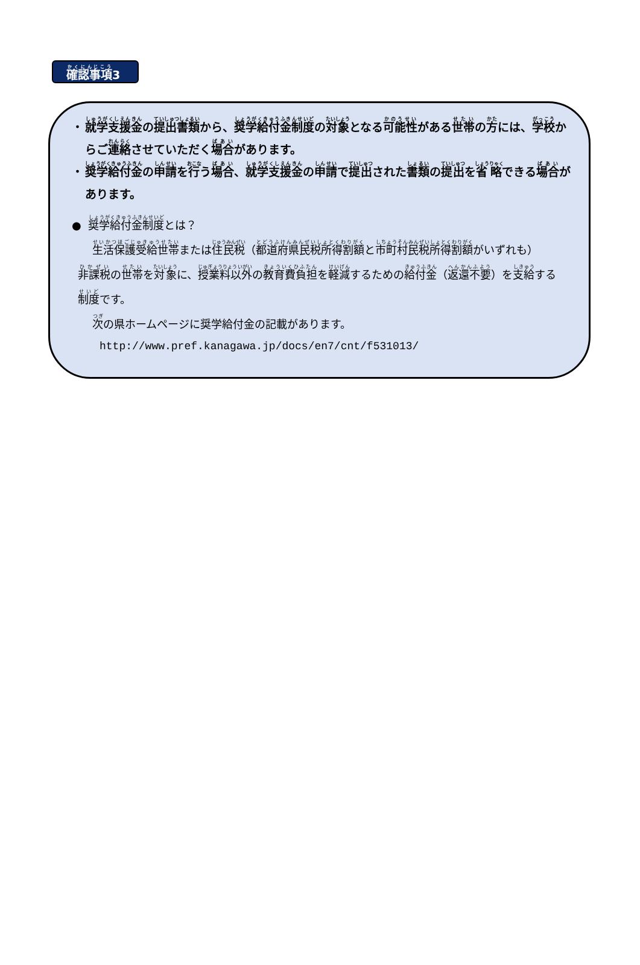確認事項3
・ 就学支援金の提出書類から、奨学給付金制度の対象となる可能性がある世帯の方には、学校からご連絡させていただく場合があります。
・ 奨学給付金の申請を行う場合、就学支援金の申請で提出された書類の提出を省略できる場合があります。
● 奨学給付金制度とは？
生活保護受給世帯または住民税（都道府県民税所得割額と市町村民税所得割額がいずれも）非課税の世帯を対象に、授業料以外の教育費負担を軽減するための給付金（返還不要）を支給する制度です。
次の県ホームページに奨学給付金の記載があります。
http://www.pref.kanagawa.jp/docs/en7/cnt/f531013/